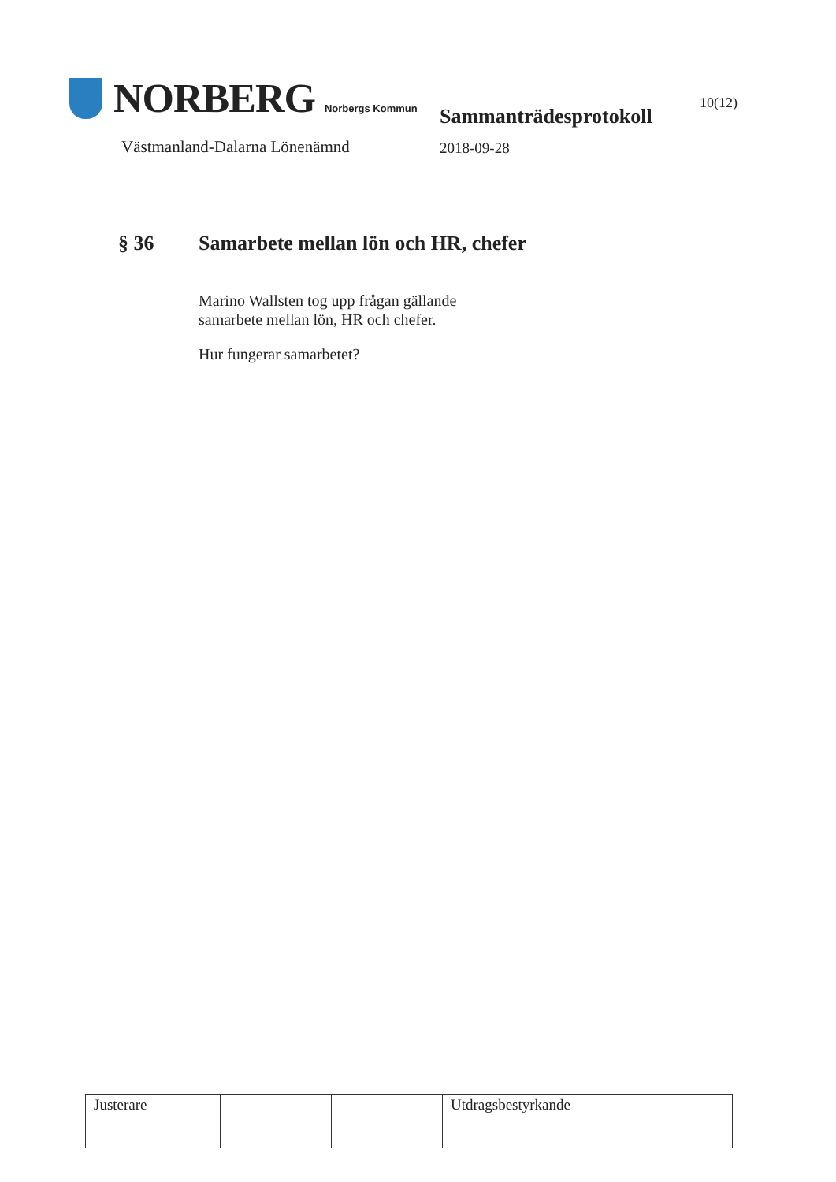NORBERG Norbergs Kommun
Västmanland-Dalarna Lönenämnd
Sammanträdesprotokoll
2018-09-28
10(12)
§ 36 Samarbete mellan lön och HR, chefer
Marino Wallsten tog upp frågan gällande
samarbete mellan lön, HR och chefer.
Hur fungerar samarbetet?
| Justerare | | | Utdragsbestyrkande |